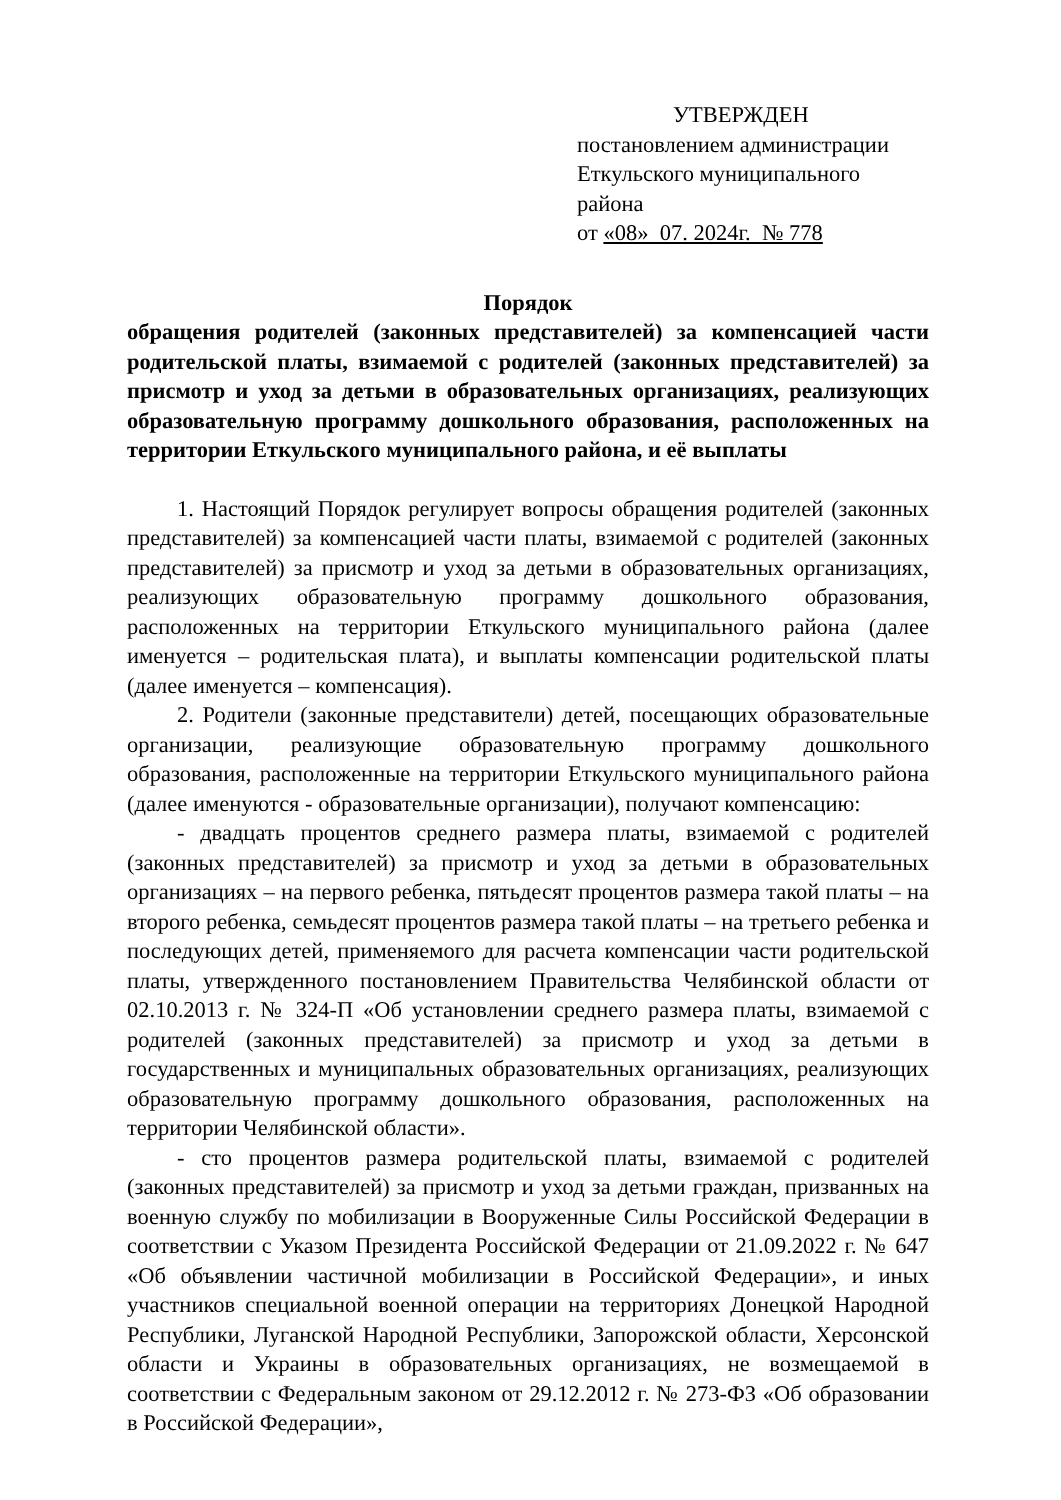УТВЕРЖДЕН
постановлением администрации
Еткульского муниципального района
от «08» 07. 2024г. № 778
Порядок
обращения родителей (законных представителей) за компенсацией части родительской платы, взимаемой с родителей (законных представителей) за присмотр и уход за детьми в образовательных организациях, реализующих образовательную программу дошкольного образования, расположенных на территории Еткульского муниципального района, и её выплаты
1. Настоящий Порядок регулирует вопросы обращения родителей (законных представителей) за компенсацией части платы, взимаемой с родителей (законных представителей) за присмотр и уход за детьми в образовательных организациях, реализующих образовательную программу дошкольного образования, расположенных на территории Еткульского муниципального района (далее именуется – родительская плата), и выплаты компенсации родительской платы (далее именуется – компенсация).
2. Родители (законные представители) детей, посещающих образовательные организации, реализующие образовательную программу дошкольного образования, расположенные на территории Еткульского муниципального района (далее именуются - образовательные организации), получают компенсацию:
- двадцать процентов среднего размера платы, взимаемой с родителей (законных представителей) за присмотр и уход за детьми в образовательных организациях – на первого ребенка, пятьдесят процентов размера такой платы – на второго ребенка, семьдесят процентов размера такой платы – на третьего ребенка и последующих детей, применяемого для расчета компенсации части родительской платы, утвержденного постановлением Правительства Челябинской области от 02.10.2013 г. № 324-П «Об установлении среднего размера платы, взимаемой с родителей (законных представителей) за присмотр и уход за детьми в государственных и муниципальных образовательных организациях, реализующих образовательную программу дошкольного образования, расположенных на территории Челябинской области».
- сто процентов размера родительской платы, взимаемой с родителей (законных представителей) за присмотр и уход за детьми граждан, призванных на военную службу по мобилизации в Вооруженные Силы Российской Федерации в соответствии с Указом Президента Российской Федерации от 21.09.2022 г. № 647 «Об объявлении частичной мобилизации в Российской Федерации», и иных участников специальной военной операции на территориях Донецкой Народной Республики, Луганской Народной Республики, Запорожской области, Херсонской области и Украины в образовательных организациях, не возмещаемой в соответствии с Федеральным законом от 29.12.2012 г. № 273-ФЗ «Об образовании в Российской Федерации»,